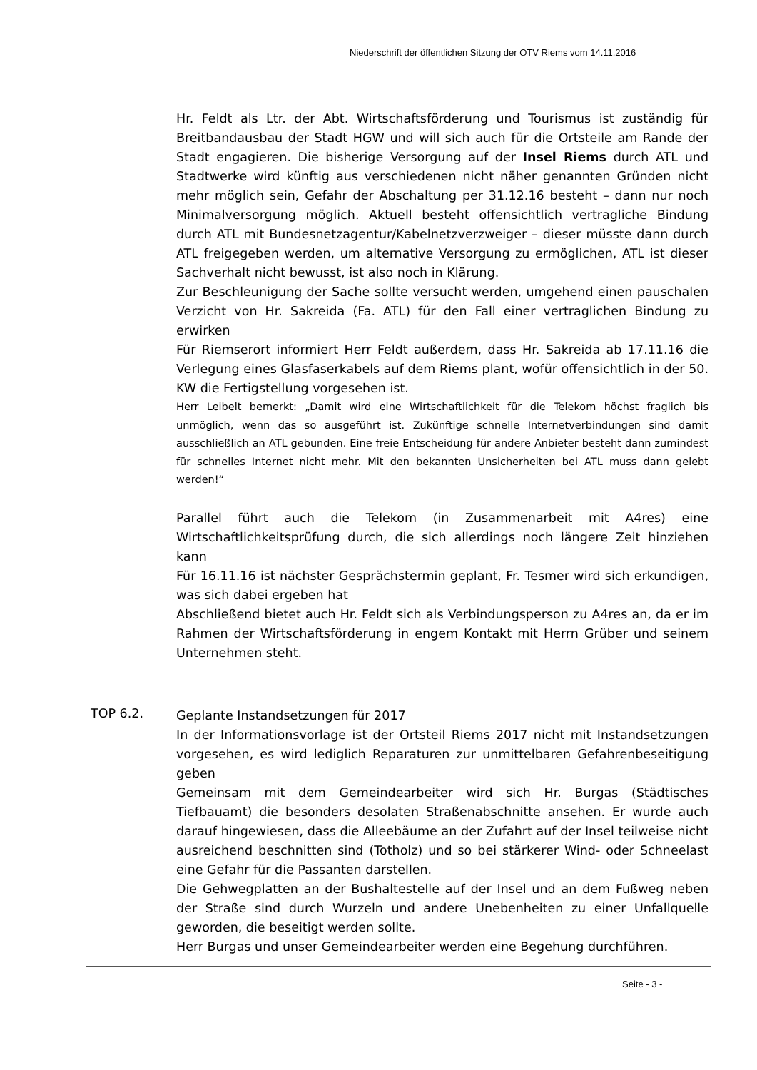Niederschrift der öffentlichen Sitzung der OTV Riems vom 14.11.2016
Hr. Feldt als Ltr. der Abt. Wirtschaftsförderung und Tourismus ist zuständig für Breitbandausbau der Stadt HGW und will sich auch für die Ortsteile am Rande der Stadt engagieren. Die bisherige Versorgung auf der Insel Riems durch ATL und Stadtwerke wird künftig aus verschiedenen nicht näher genannten Gründen nicht mehr möglich sein, Gefahr der Abschaltung per 31.12.16 besteht – dann nur noch Minimalversorgung möglich. Aktuell besteht offensichtlich vertragliche Bindung durch ATL mit Bundesnetzagentur/Kabelnetzverzweiger – dieser müsste dann durch ATL freigegeben werden, um alternative Versorgung zu ermöglichen, ATL ist dieser Sachverhalt nicht bewusst, ist also noch in Klärung.
Zur Beschleunigung der Sache sollte versucht werden, umgehend einen pauschalen Verzicht von Hr. Sakreida (Fa. ATL) für den Fall einer vertraglichen Bindung zu erwirken
Für Riemserort informiert Herr Feldt außerdem, dass Hr. Sakreida ab 17.11.16 die Verlegung eines Glasfaserkabels auf dem Riems plant, wofür offensichtlich in der 50. KW die Fertigstellung vorgesehen ist.
Herr Leibelt bemerkt: „Damit wird eine Wirtschaftlichkeit für die Telekom höchst fraglich bis unmöglich, wenn das so ausgeführt ist. Zukünftige schnelle Internetverbindungen sind damit ausschließlich an ATL gebunden. Eine freie Entscheidung für andere Anbieter besteht dann zumindest für schnelles Internet nicht mehr. Mit den bekannten Unsicherheiten bei ATL muss dann gelebt werden!“
Parallel führt auch die Telekom (in Zusammenarbeit mit A4res) eine Wirtschaftlichkeitsprüfung durch, die sich allerdings noch längere Zeit hinziehen kann
Für 16.11.16 ist nächster Gesprächstermin geplant, Fr. Tesmer wird sich erkundigen, was sich dabei ergeben hat
Abschließend bietet auch Hr. Feldt sich als Verbindungsperson zu A4res an, da er im Rahmen der Wirtschaftsförderung in engem Kontakt mit Herrn Grüber und seinem Unternehmen steht.
TOP 6.2.
Geplante Instandsetzungen für 2017
In der Informationsvorlage ist der Ortsteil Riems 2017 nicht mit Instandsetzungen vorgesehen, es wird lediglich Reparaturen zur unmittelbaren Gefahrenbeseitigung geben
Gemeinsam mit dem Gemeindearbeiter wird sich Hr. Burgas (Städtisches Tiefbauamt) die besonders desolaten Straßenabschnitte ansehen. Er wurde auch darauf hingewiesen, dass die Alleebäume an der Zufahrt auf der Insel teilweise nicht ausreichend beschnitten sind (Totholz) und so bei stärkerer Wind- oder Schneelast eine Gefahr für die Passanten darstellen.
Die Gehwegplatten an der Bushaltestelle auf der Insel und an dem Fußweg neben der Straße sind durch Wurzeln und andere Unebenheiten zu einer Unfallquelle geworden, die beseitigt werden sollte.
Herr Burgas und unser Gemeindearbeiter werden eine Begehung durchführen.
Seite - 3 -